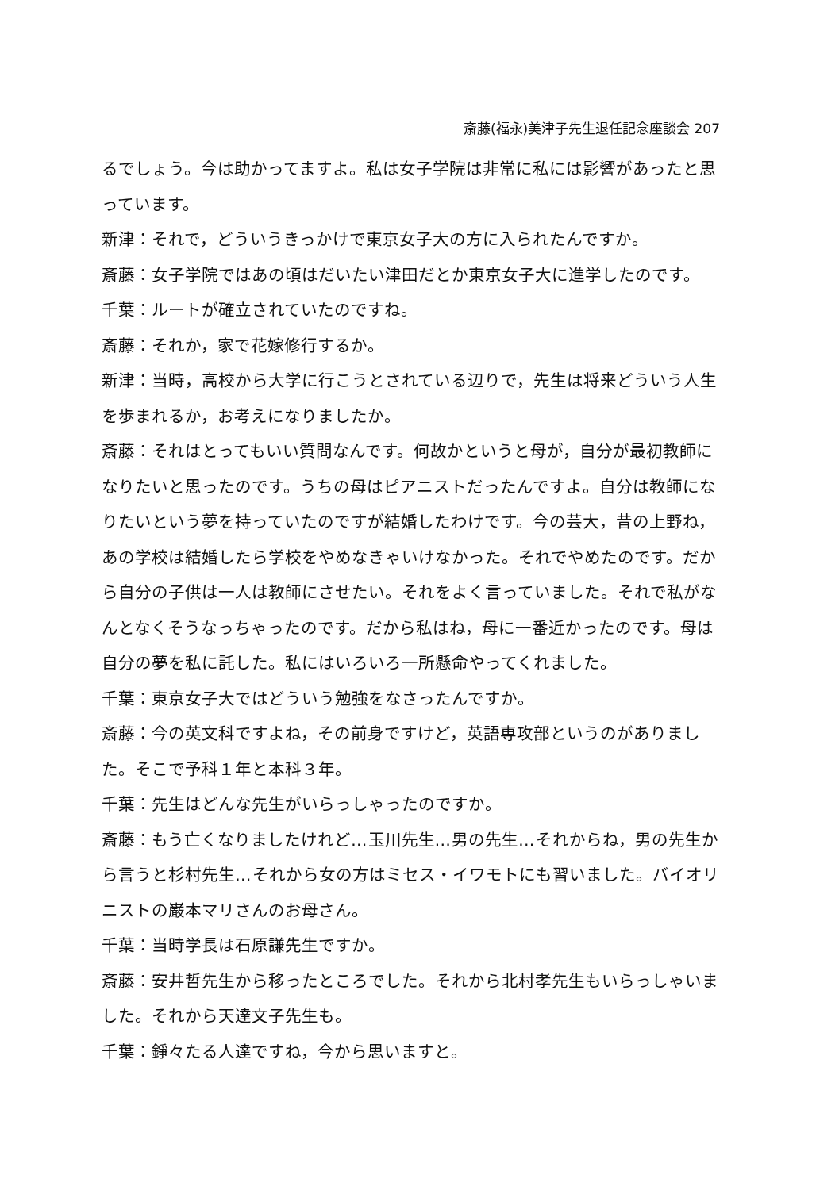斎藤(福永)美津子先生退任記念座談会 207
るでしょう。今は助かってますよ。私は女子学院は非常に私には影響があったと思っています。
新津：それで，どういうきっかけで東京女子大の方に入られたんですか。
斎藤：女子学院ではあの頃はだいたい津田だとか東京女子大に進学したのです。
千葉：ルートが確立されていたのですね。
斎藤：それか，家で花嫁修行するか。
新津：当時，高校から大学に行こうとされている辺りで，先生は将来どういう人生を歩まれるか，お考えになりましたか。
斎藤：それはとってもいい質問なんです。何故かというと母が，自分が最初教師になりたいと思ったのです。うちの母はピアニストだったんですよ。自分は教師になりたいという夢を持っていたのですが結婚したわけです。今の芸大，昔の上野ね，あの学校は結婚したら学校をやめなきゃいけなかった。それでやめたのです。だから自分の子供は一人は教師にさせたい。それをよく言っていました。それで私がなんとなくそうなっちゃったのです。だから私はね，母に一番近かったのです。母は自分の夢を私に託した。私にはいろいろ一所懸命やってくれました。
千葉：東京女子大ではどういう勉強をなさったんですか。
斎藤：今の英文科ですよね，その前身ですけど，英語専攻部というのがありました。そこで予科１年と本科３年。
千葉：先生はどんな先生がいらっしゃったのですか。
斎藤：もう亡くなりましたけれど…玉川先生…男の先生…それからね，男の先生から言うと杉村先生…それから女の方はミセス・イワモトにも習いました。バイオリニストの巌本マリさんのお母さん。
千葉：当時学長は石原謙先生ですか。
斎藤：安井哲先生から移ったところでした。それから北村孝先生もいらっしゃいました。それから天達文子先生も。
千葉：錚々たる人達ですね，今から思いますと。